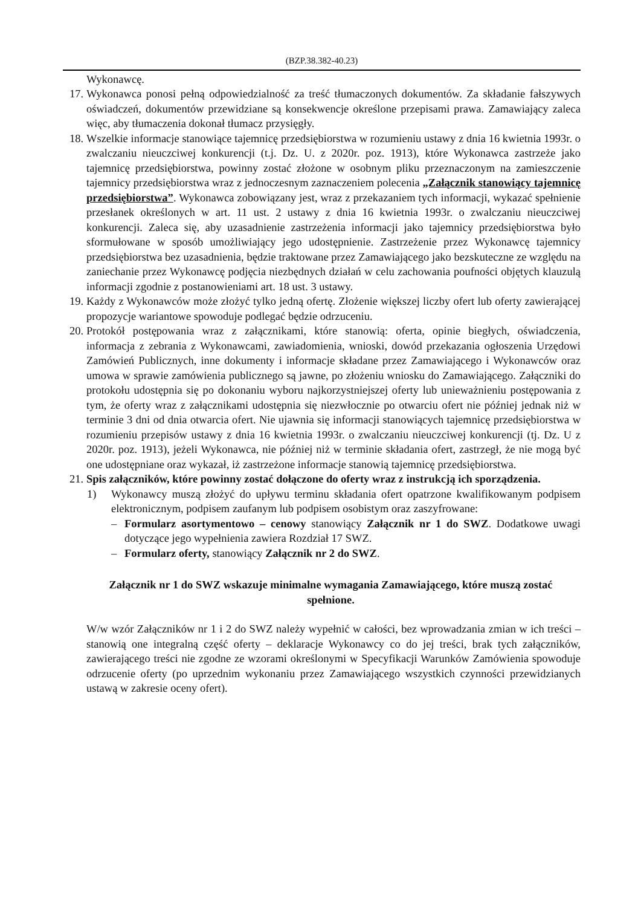(BZP.38.382-40.23)
Wykonawcę.
17. Wykonawca ponosi pełną odpowiedzialność za treść tłumaczonych dokumentów. Za składanie fałszywych oświadczeń, dokumentów przewidziane są konsekwencje określone przepisami prawa. Zamawiający zaleca więc, aby tłumaczenia dokonał tłumacz przysięgły.
18. Wszelkie informacje stanowiące tajemnicę przedsiębiorstwa w rozumieniu ustawy z dnia 16 kwietnia 1993r. o zwalczaniu nieuczciwej konkurencji (t.j. Dz. U. z 2020r. poz. 1913), które Wykonawca zastrzeże jako tajemnicę przedsiębiorstwa, powinny zostać złożone w osobnym pliku przeznaczonym na zamieszczenie tajemnicy przedsiębiorstwa wraz z jednoczesnym zaznaczeniem polecenia „Załącznik stanowiący tajemnicę przedsiębiorstwa”. Wykonawca zobowiązany jest, wraz z przekazaniem tych informacji, wykazać spełnienie przesłanek określonych w art. 11 ust. 2 ustawy z dnia 16 kwietnia 1993r. o zwalczaniu nieuczciwej konkurencji. Zaleca się, aby uzasadnienie zastrzeżenia informacji jako tajemnicy przedsiębiorstwa było sformułowane w sposób umożliwiający jego udostępnienie. Zastrzeżenie przez Wykonawcę tajemnicy przedsiębiorstwa bez uzasadnienia, będzie traktowane przez Zamawiającego jako bezskuteczne ze względu na zaniechanie przez Wykonawcę podjęcia niezbędnych działań w celu zachowania poufności objętych klauzulą informacji zgodnie z postanowieniami art. 18 ust. 3 ustawy.
19. Każdy z Wykonawców może złożyć tylko jedną ofertę. Złożenie większej liczby ofert lub oferty zawierającej propozycje wariantowe spowoduje podlegać będzie odrzuceniu.
20. Protokół postępowania wraz z załącznikami, które stanowią: oferta, opinie biegłych, oświadczenia, informacja z zebrania z Wykonawcami, zawiadomienia, wnioski, dowód przekazania ogłoszenia Urzędowi Zamówień Publicznych, inne dokumenty i informacje składane przez Zamawiającego i Wykonawców oraz umowa w sprawie zamówienia publicznego są jawne, po złożeniu wniosku do Zamawiającego. Załączniki do protokołu udostępnia się po dokonaniu wyboru najkorzystniejszej oferty lub unieważnieniu postępowania z tym, że oferty wraz z załącznikami udostępnia się niezwłocznie po otwarciu ofert nie później jednak niż w terminie 3 dni od dnia otwarcia ofert. Nie ujawnia się informacji stanowiących tajemnicę przedsiębiorstwa w rozumieniu przepisów ustawy z dnia 16 kwietnia 1993r. o zwalczaniu nieuczciwej konkurencji (tj. Dz. U z 2020r. poz. 1913), jeżeli Wykonawca, nie później niż w terminie składania ofert, zastrzegł, że nie mogą być one udostępniane oraz wykazał, iż zastrzeżone informacje stanowią tajemnicę przedsiębiorstwa.
21. Spis załączników, które powinny zostać dołączone do oferty wraz z instrukcją ich sporządzenia.
1) Wykonawcy muszą złożyć do upływu terminu składania ofert opatrzone kwalifikowanym podpisem elektronicznym, podpisem zaufanym lub podpisem osobistym oraz zaszyfrowane:
– Formularz asortymentowo – cenowy stanowiący Załącznik nr 1 do SWZ. Dodatkowe uwagi dotyczące jego wypełnienia zawiera Rozdział 17 SWZ.
– Formularz oferty, stanowiący Załącznik nr 2 do SWZ.
Załącznik nr 1 do SWZ wskazuje minimalne wymagania Zamawiającego, które muszą zostać spełnione.
W/w wzór Załączników nr 1 i 2 do SWZ należy wypełnić w całości, bez wprowadzania zmian w ich treści – stanowią one integralną część oferty – deklaracje Wykonawcy co do jej treści, brak tych załączników, zawierającego treści nie zgodne ze wzorami określonymi w Specyfikacji Warunków Zamówienia spowoduje odrzucenie oferty (po uprzednim wykonaniu przez Zamawiającego wszystkich czynności przewidzianych ustawą w zakresie oceny ofert).